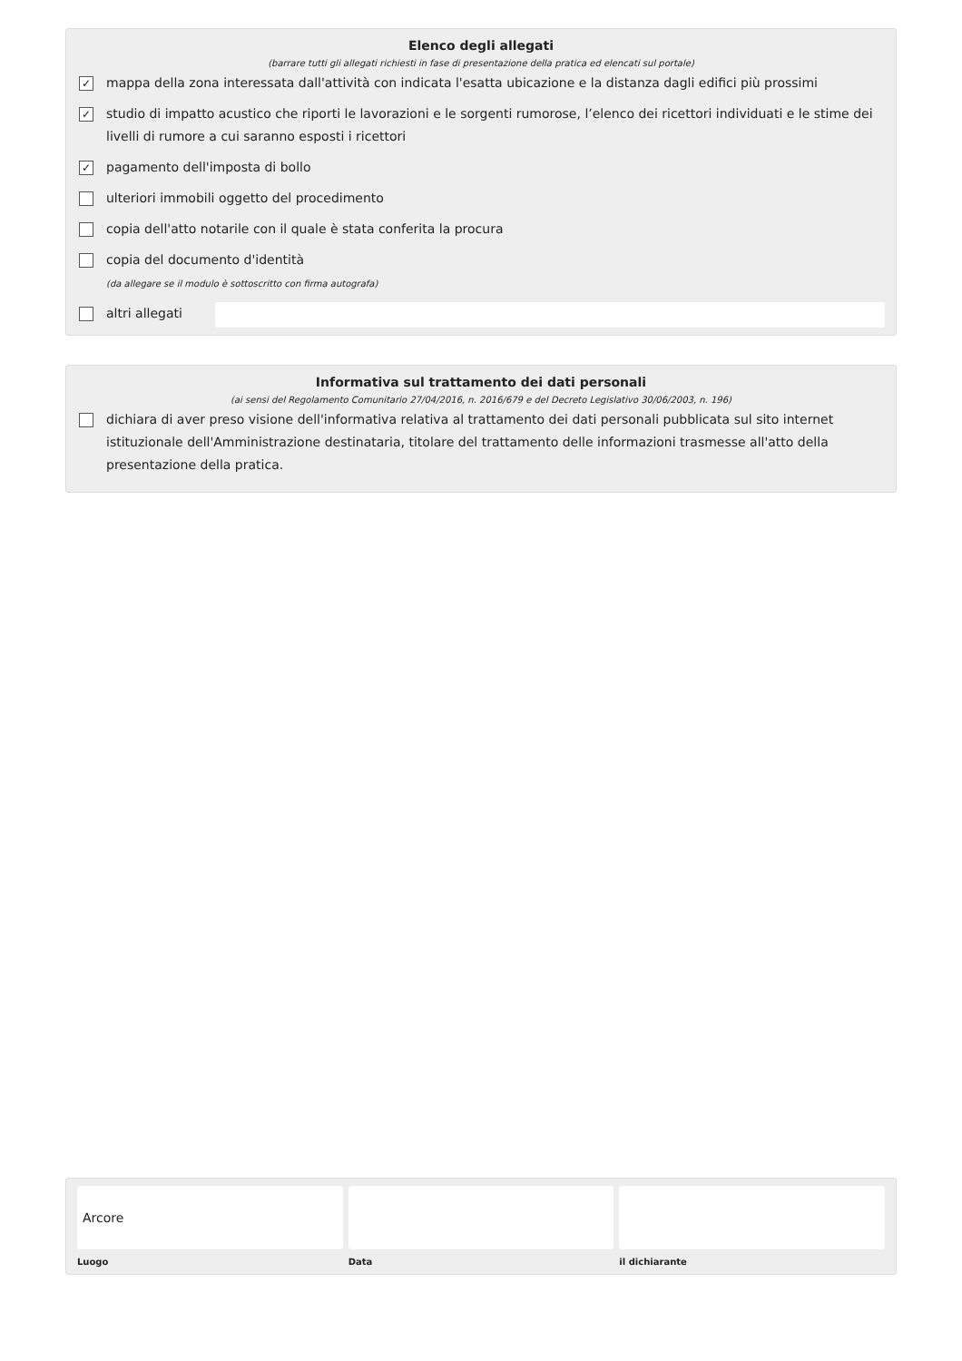Elenco degli allegati
(barrare tutti gli allegati richiesti in fase di presentazione della pratica ed elencati sul portale)
✓ mappa della zona interessata dall'attività con indicata l'esatta ubicazione e la distanza dagli edifici più prossimi
✓ studio di impatto acustico che riporti le lavorazioni e le sorgenti rumorose, l’elenco dei ricettori individuati e le stime dei livelli di rumore a cui saranno esposti i ricettori
✓ pagamento dell'imposta di bollo
ulteriori immobili oggetto del procedimento
copia dell'atto notarile con il quale è stata conferita la procura
copia del documento d'identità
(da allegare se il modulo è sottoscritto con firma autografa)
altri allegati
Informativa sul trattamento dei dati personali
(ai sensi del Regolamento Comunitario 27/04/2016, n. 2016/679 e del Decreto Legislativo 30/06/2003, n. 196)
dichiara di aver preso visione dell'informativa relativa al trattamento dei dati personali pubblicata sul sito internet istituzionale dell'Amministrazione destinataria, titolare del trattamento delle informazioni trasmesse all'atto della presentazione della pratica.
Arcore
Luogo
Data il dichiarante